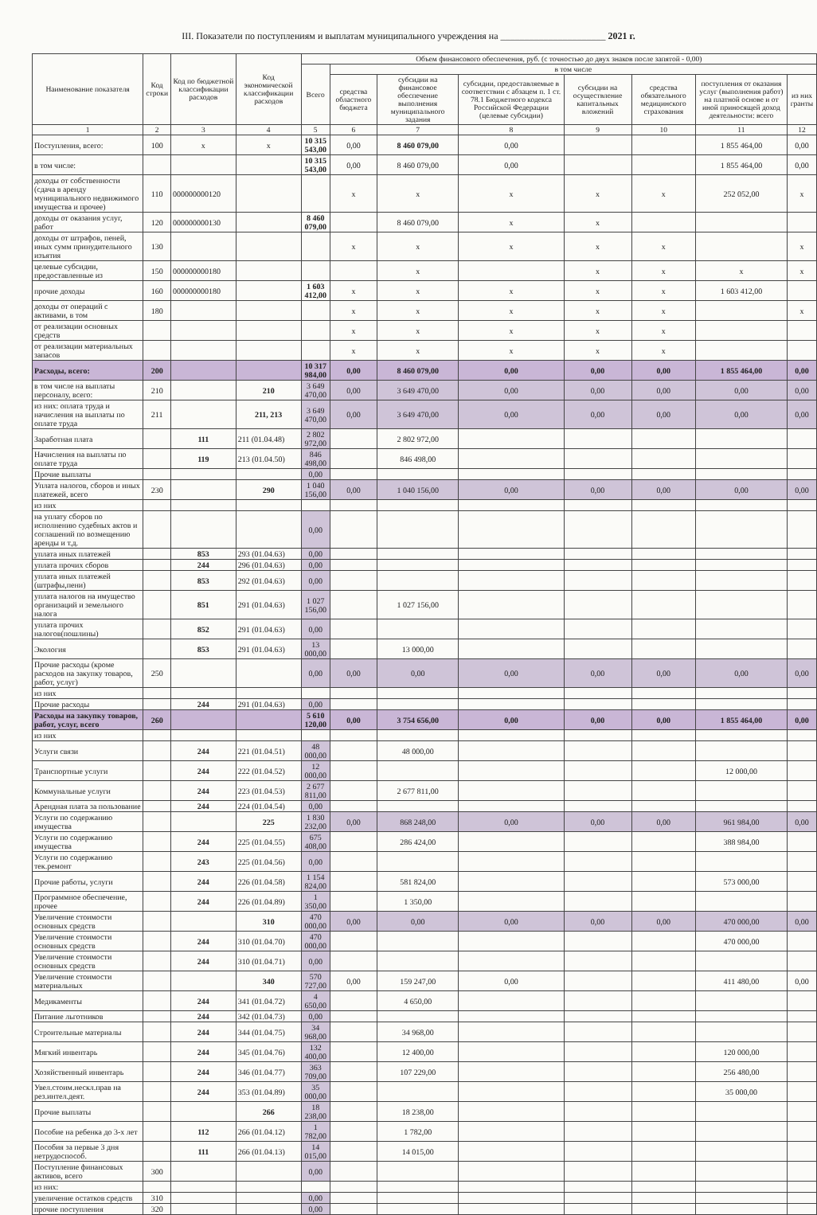III. Показатели по поступлениям и выплатам муниципального учреждения на ______________________ 2021 г.
| Наименование показателя | Код строки | Код по бюджетной классификации расходов | Код экономической классификации расходов | Объем финансового обеспечения, руб. (с точностью до двух знаков после запятой - 0,00) | | | | | | | |
| --- | --- | --- | --- | --- | --- | --- | --- | --- | --- | --- | --- |
| | | | | Всего | в том числе | | | | | | |
| | | | | | средства областного бюджета | субсидии на финансовое обеспечение выполнения муниципального задания | субсидии, предоставляемые в соответствии с абзацем п. 1 ст. 78.1 Бюджетного кодекса Российской Федерации (целевые субсидии) | субсидии на осуществление капитальных вложений | средства обязательного медицинского страхования | поступления от оказания услуг (выполнения работ) на платной основе и от иной приносящей доход деятельности: всего | из них гранты |
| 1 | 2 | 3 | 4 | 5 | 6 | 7 | 8 | 9 | 10 | 11 | 12 |
| Поступления, всего: | 100 | x | x | 10 315 543,00 | 0,00 | 8 460 079,00 | 0,00 | | | 1 855 464,00 | 0,00 |
| в том числе: | | | | 10 315 543,00 | 0,00 | 8 460 079,00 | 0,00 | | | 1 855 464,00 | 0,00 |
| доходы от собственности (сдача в аренду муниципального недвижимого имущества и прочее) | 110 | 000000000120 | | | x | x | x | x | x | 252 052,00 | x |
| доходы от оказания услуг, работ | 120 | 000000000130 | | 8 460 079,00 | | 8 460 079,00 | x | x | | | |
| доходы от штрафов, пеней, иных сумм принудительного изъятия | 130 | | | | x | x | x | x | x | | x |
| целевые субсидии, предоставленные из | 150 | 000000000180 | | | | x | | x | x | x | x |
| прочие доходы | 160 | 000000000180 | | 1 603 412,00 | x | x | x | x | x | 1 603 412,00 | |
| доходы от операций с активами, в том | 180 | | | | x | x | x | x | x | | x |
| от реализации основных средств | | | | | x | x | x | x | x | | |
| от реализации материальных запасов | | | | | x | x | x | x | x | | |
| Расходы, всего: | 200 | | | 10 317 984,00 | 0,00 | 8 460 079,00 | 0,00 | 0,00 | 0,00 | 1 855 464,00 | 0,00 |
| в том числе на выплаты персоналу, всего: | 210 | | 210 | 3 649 470,00 | 0,00 | 3 649 470,00 | 0,00 | 0,00 | 0,00 | 0,00 | 0,00 |
| из них: оплата труда и начисления на выплаты по оплате труда | 211 | | 211, 213 | 3 649 470,00 | 0,00 | 3 649 470,00 | 0,00 | 0,00 | 0,00 | 0,00 | 0,00 |
| Заработная плата | | 111 | 211 (01.04.48) | 2 802 972,00 | | 2 802 972,00 | | | | | |
| Начисления на выплаты по оплате труда | | 119 | 213 (01.04.50) | 846 498,00 | | 846 498,00 | | | | | |
| Прочие выплаты | | | | 0,00 | | | | | | | |
| Уплата налогов, сборов и иных платежей, всего | 230 | | 290 | 1 040 156,00 | 0,00 | 1 040 156,00 | 0,00 | 0,00 | 0,00 | 0,00 | 0,00 |
| из них | | | | | | | | | | | |
| на уплату сборов по исполнению судебных актов и соглашений по возмещению аренды и т.д. | | | | 0,00 | | | | | | | |
| уплата иных платежей | | 853 | 293 (01.04.63) | 0,00 | | | | | | | |
| уплата прочих сборов | | 244 | 296 (01.04.63) | 0,00 | | | | | | | |
| уплата иных платежей (штрафы,пени) | | 853 | 292 (01.04.63) | 0,00 | | | | | | | |
| уплата налогов на имущество организаций и земельного налога | | 851 | 291 (01.04.63) | 1 027 156,00 | | 1 027 156,00 | | | | | |
| уплата прочих налогов(пошлины) | | 852 | 291 (01.04.63) | 0,00 | | | | | | | |
| Экология | | 853 | 291 (01.04.63) | 13 000,00 | | 13 000,00 | | | | | |
| Прочие расходы (кроме расходов на закупку товаров, работ, услуг) | 250 | | | 0,00 | 0,00 | 0,00 | 0,00 | 0,00 | 0,00 | 0,00 | 0,00 |
| из них | | | | | | | | | | | |
| Прочие расходы | | 244 | 291 (01.04.63) | 0,00 | | | | | | | |
| Расходы на закупку товаров, работ, услуг, всего | 260 | | | 5 610 120,00 | 0,00 | 3 754 656,00 | 0,00 | 0,00 | 0,00 | 1 855 464,00 | 0,00 |
| из них | | | | | | | | | | | |
| Услуги связи | | 244 | 221 (01.04.51) | 48 000,00 | | 48 000,00 | | | | | |
| Транспортные услуги | | 244 | 222 (01.04.52) | 12 000,00 | | | | | | 12 000,00 | |
| Коммунальные услуги | | 244 | 223 (01.04.53) | 2 677 811,00 | | 2 677 811,00 | | | | | |
| Арендная плата за пользование | | 244 | 224 (01.04.54) | 0,00 | | | | | | | |
| Услуги по содержанию имущества | | | 225 | 1 830 232,00 | 0,00 | 868 248,00 | 0,00 | 0,00 | 0,00 | 961 984,00 | 0,00 |
| Услуги по содержанию имущества | | 244 | 225 (01.04.55) | 675 408,00 | | 286 424,00 | | | | 388 984,00 | |
| Услуги по содержанию тек.ремонт | | 243 | 225 (01.04.56) | 0,00 | | | | | | | |
| Прочие работы, услуги | | 244 | 226 (01.04.58) | 1 154 824,00 | | 581 824,00 | | | | 573 000,00 | |
| Программное обеспечение, прочее | | 244 | 226 (01.04.89) | 1 350,00 | | 1 350,00 | | | | | |
| Увеличение стоимости основных средств | | | 310 | 470 000,00 | 0,00 | 0,00 | 0,00 | 0,00 | 0,00 | 470 000,00 | 0,00 |
| Увеличение стоимости основных средств | | 244 | 310 (01.04.70) | 470 000,00 | | | | | | 470 000,00 | |
| Увеличение стоимости основных средств | | 244 | 310 (01.04.71) | 0,00 | | | | | | | |
| Увеличение стоимости материальных | | | 340 | 570 727,00 | 0,00 | 159 247,00 | 0,00 | | | 411 480,00 | 0,00 |
| Медикаменты | | 244 | 341 (01.04.72) | 4 650,00 | | 4 650,00 | | | | | |
| Питание льготников | | 244 | 342 (01.04.73) | 0,00 | | | | | | | |
| Строительные материалы | | 244 | 344 (01.04.75) | 34 968,00 | | 34 968,00 | | | | | |
| Мягкий инвентарь | | 244 | 345 (01.04.76) | 132 400,00 | | 12 400,00 | | | | 120 000,00 | |
| Хозяйственный инвентарь | | 244 | 346 (01.04.77) | 363 709,00 | | 107 229,00 | | | | 256 480,00 | |
| Увел.стоим.нескл.прав на рез.интел.деят. | | 244 | 353 (01.04.89) | 35 000,00 | | | | | | 35 000,00 | |
| Прочие выплаты | | | 266 | 18 238,00 | | 18 238,00 | | | | | |
| Пособие на ребенка до 3-х лет | | 112 | 266 (01.04.12) | 1 782,00 | | 1 782,00 | | | | | |
| Пособия за первые 3 дня нетрудоспособ. | | 111 | 266 (01.04.13) | 14 015,00 | | 14 015,00 | | | | | |
| Поступление финансовых активов, всего | 300 | | | 0,00 | | | | | | | |
| из них: | | | | | | | | | | | |
| увеличение остатков средств | 310 | | | 0,00 | | | | | | | |
| прочие поступления | 320 | | | 0,00 | | | | | | | |